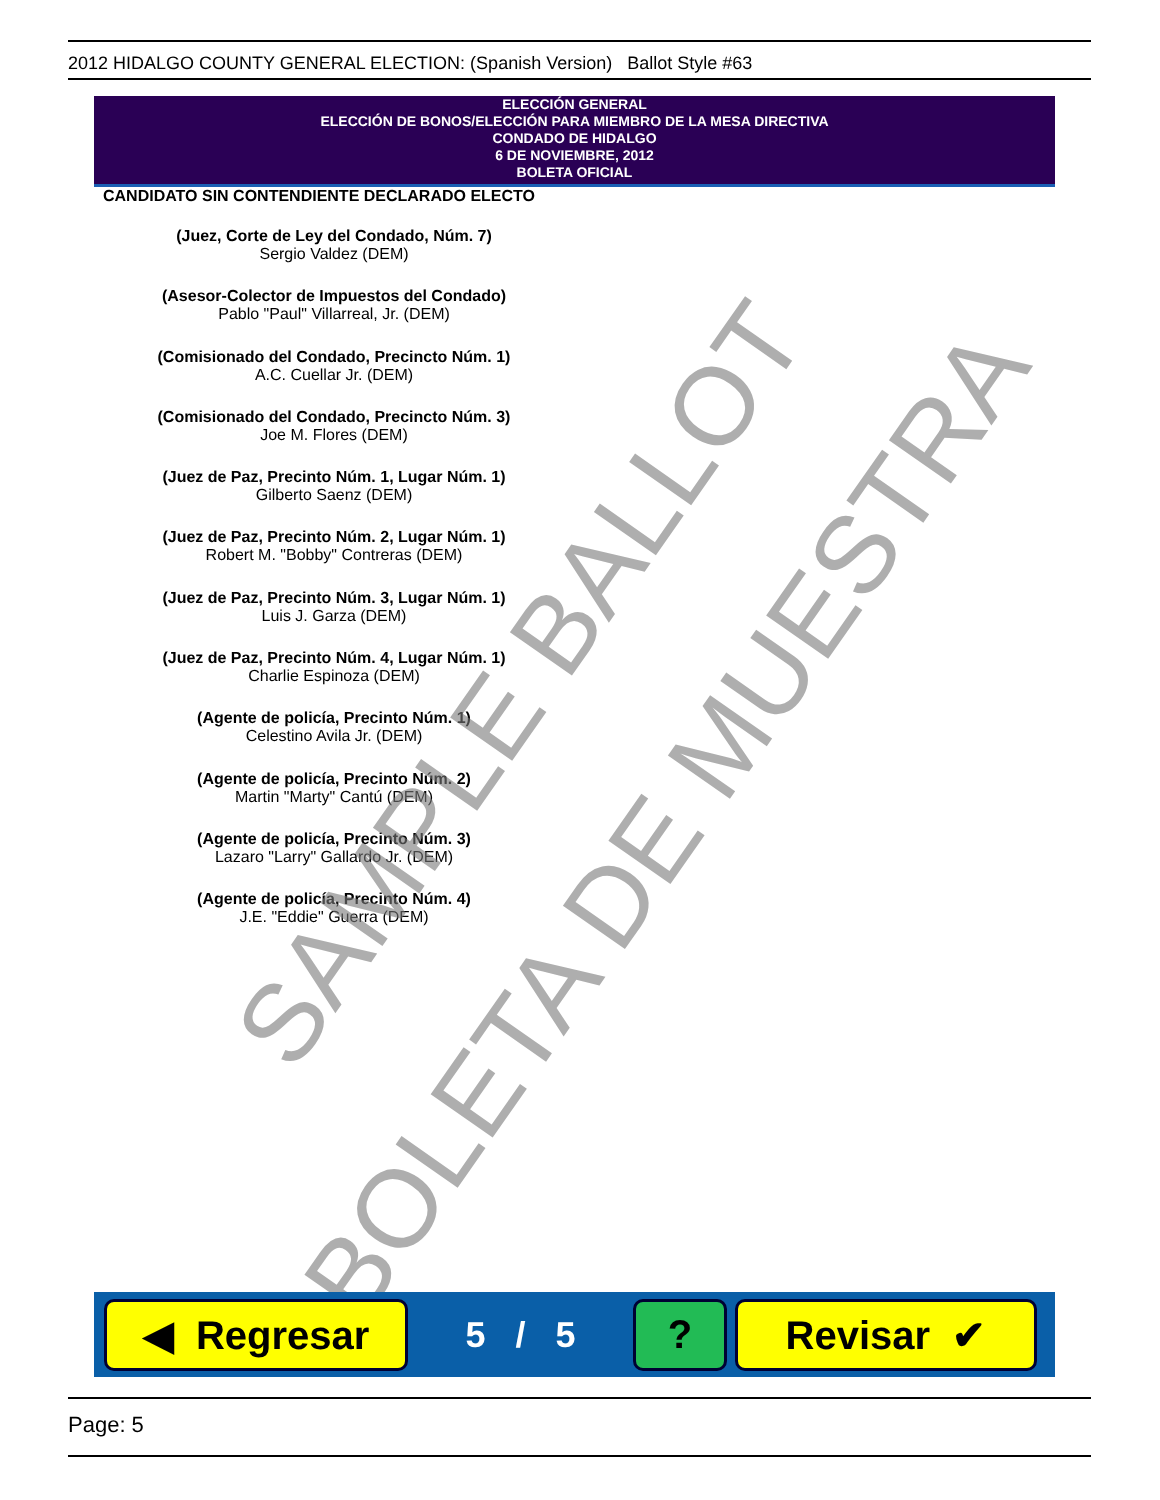2012 HIDALGO COUNTY GENERAL ELECTION: (Spanish Version) Ballot Style #63
ELECCIÓN GENERAL
ELECCIÓN DE BONOS/ELECCIÓN PARA MIEMBRO DE LA MESA DIRECTIVA
CONDADO DE HIDALGO
6 DE NOVIEMBRE, 2012
BOLETA OFICIAL
CANDIDATO SIN CONTENDIENTE DECLARADO ELECTO
(Juez, Corte de Ley del Condado, Núm. 7)
Sergio Valdez (DEM)
(Asesor-Colector de Impuestos del Condado)
Pablo "Paul" Villarreal, Jr. (DEM)
(Comisionado del Condado, Precincto Núm. 1)
A.C. Cuellar Jr. (DEM)
(Comisionado del Condado, Precincto Núm. 3)
Joe M. Flores (DEM)
(Juez de Paz, Precinto Núm. 1, Lugar Núm. 1)
Gilberto Saenz (DEM)
(Juez de Paz, Precinto Núm. 2, Lugar Núm. 1)
Robert M. "Bobby" Contreras (DEM)
(Juez de Paz, Precinto Núm. 3, Lugar Núm. 1)
Luis J. Garza (DEM)
(Juez de Paz, Precinto Núm. 4, Lugar Núm. 1)
Charlie Espinoza (DEM)
(Agente de policía, Precinto Núm. 1)
Celestino Avila Jr. (DEM)
(Agente de policía, Precinto Núm. 2)
Martin "Marty" Cantú (DEM)
(Agente de policía, Precinto Núm. 3)
Lazaro "Larry" Gallardo Jr. (DEM)
(Agente de policía, Precinto Núm. 4)
J.E. "Eddie" Guerra (DEM)
SAMPLE BALLOT
BOLETA DE MUESTRA
◀ Regresar
5 / 5
? Revisar ✔
Page: 5